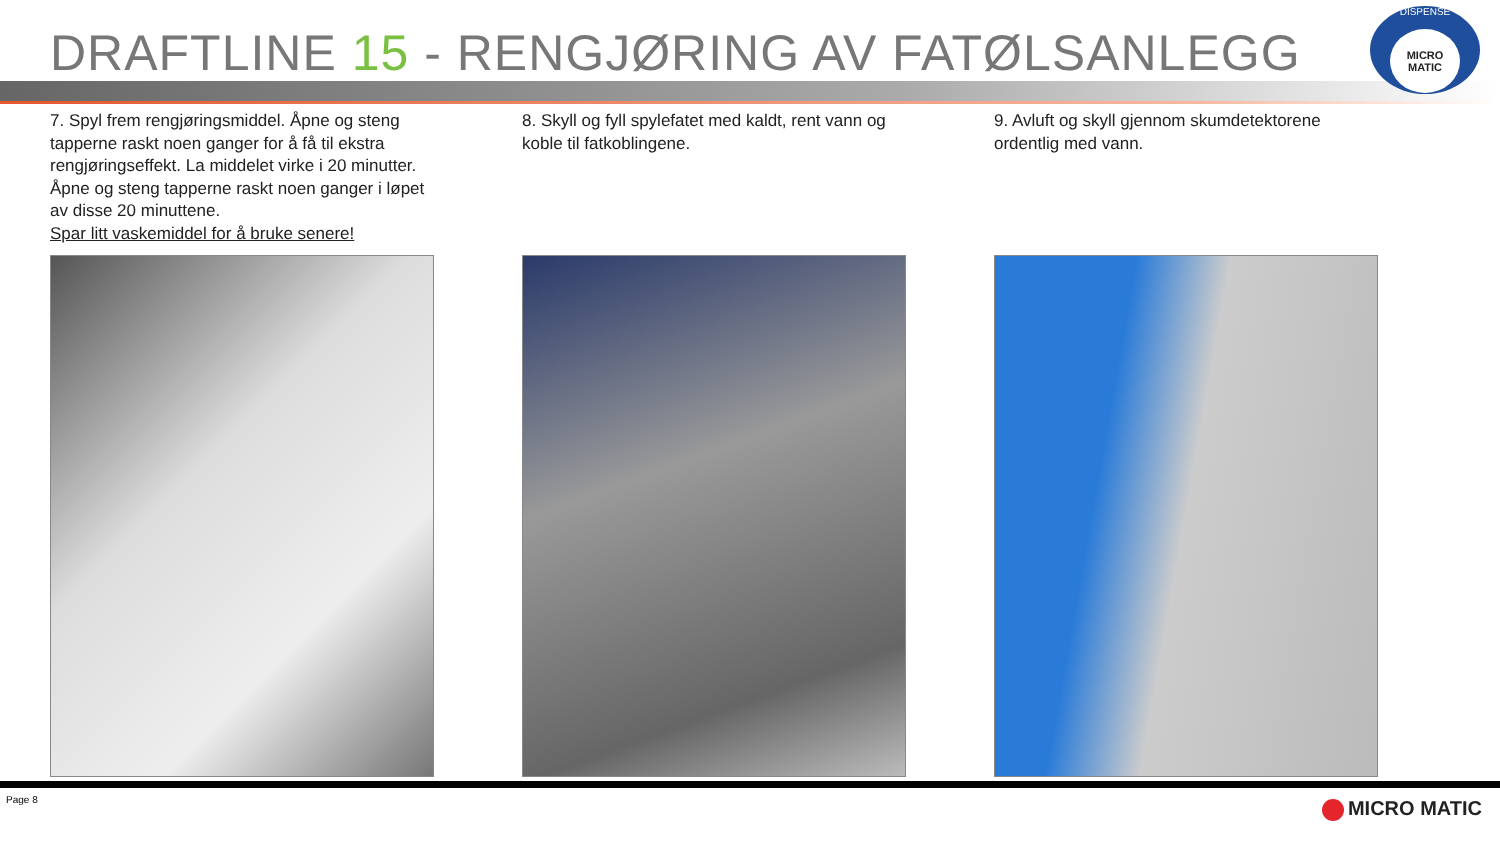DRAFTLINE 15 - RENGJØRING AV FATØLSANLEGG
DISPENSE
MICRO MATIC
7. Spyl frem rengjøringsmiddel. Åpne og steng tapperne raskt noen ganger for å få til ekstra rengjøringseffekt. La middelet virke i 20 minutter. Åpne og steng tapperne raskt noen ganger i løpet av disse 20 minuttene.
Spar litt vaskemiddel for å bruke senere!
8. Skyll og fyll spylefatet med kaldt, rent vann og koble til fatkoblingene.
9. Avluft og skyll gjennom skumdetektorene ordentlig med vann.
Page 8 MICRO MATIC